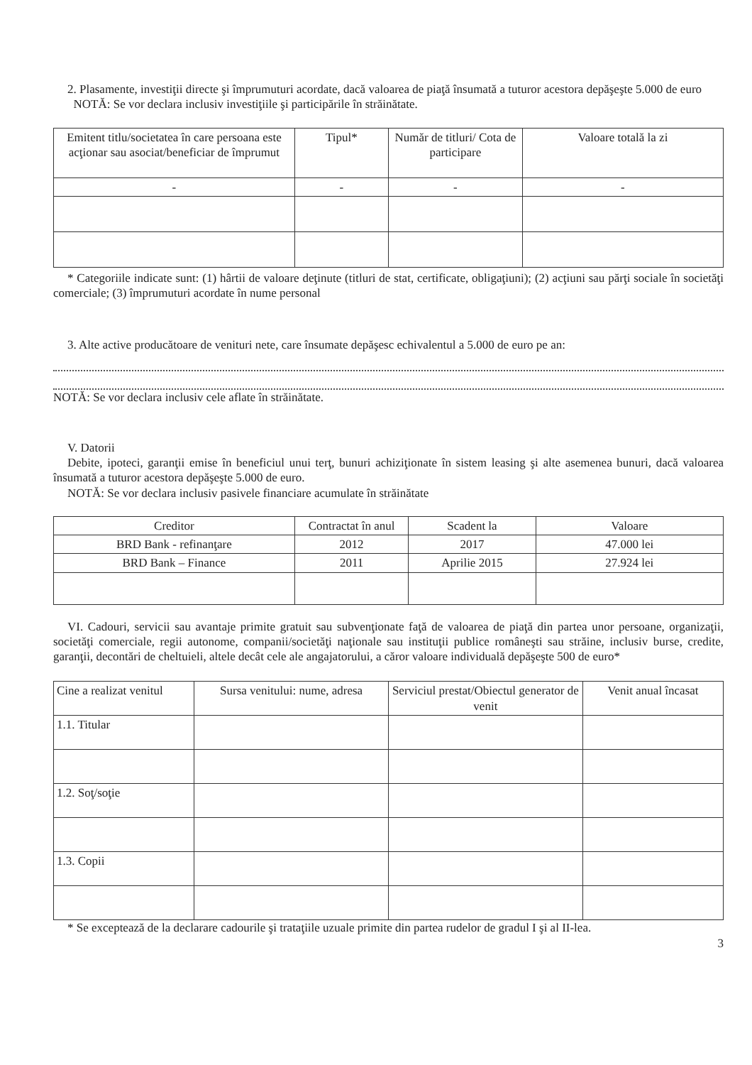2. Plasamente, investiţii directe şi împrumuturi acordate, dacă valoarea de piaţă însumată a tuturor acestora depăşeşte 5.000 de euro
NOTĂ: Se vor declara inclusiv investiţiile şi participările în străinătate.
| Emitent titlu/societatea în care persoana este acţionar sau asociat/beneficiar de împrumut | Tipul* | Număr de titluri/ Cota de participare | Valoare totală la zi |
| --- | --- | --- | --- |
| - | - | - | - |
* Categoriile indicate sunt: (1) hârtii de valoare deţinute (titluri de stat, certificate, obligaţiuni); (2) acţiuni sau părţi sociale în societăţi comerciale; (3) împrumuturi acordate în nume personal
3. Alte active producătoare de venituri nete, care însumate depăşesc echivalentul a 5.000 de euro pe an:
NOTĂ: Se vor declara inclusiv cele aflate în străinătate.
V. Datorii
Debite, ipoteci, garanţii emise în beneficiul unui terţ, bunuri achiziţionate în sistem leasing şi alte asemenea bunuri, dacă valoarea însumată a tuturor acestora depăşeşte 5.000 de euro.
NOTĂ: Se vor declara inclusiv pasivele financiare acumulate în străinătate
| Creditor | Contractat în anul | Scadent la | Valoare |
| --- | --- | --- | --- |
| BRD Bank - refinanţare | 2012 | 2017 | 47.000 lei |
| BRD Bank – Finance | 2011 | Aprilie 2015 | 27.924 lei |
VI. Cadouri, servicii sau avantaje primite gratuit sau subvenţionate faţă de valoarea de piaţă din partea unor persoane, organizaţii, societăţi comerciale, regii autonome, companii/societăţi naţionale sau instituţii publice româneşti sau străine, inclusiv burse, credite, garanţii, decontări de cheltuieli, altele decât cele ale angajatorului, a căror valoare individuală depăşeşte 500 de euro*
| Cine a realizat venitul | Sursa venitului: nume, adresa | Serviciul prestat/Obiectul generator de venit | Venit anual încasat |
| --- | --- | --- | --- |
| 1.1. Titular | | | |
| 1.2. Soţ/soţie | | | |
| 1.3. Copii | | | |
* Se exceptează de la declarare cadourile şi trataţiile uzuale primite din partea rudelor de gradul I şi al II-lea.
3